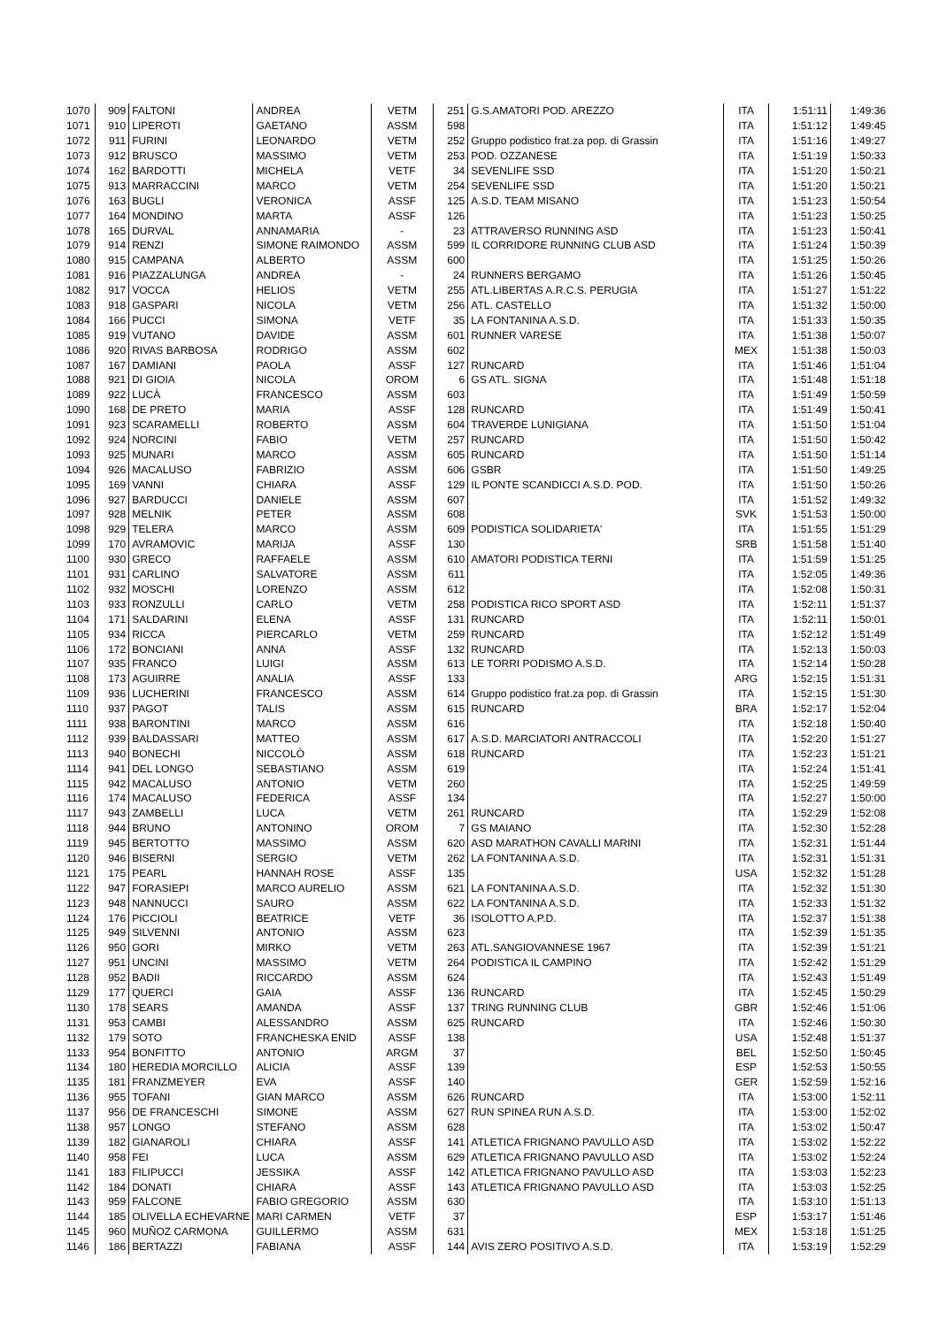| 1070 | 909 | FALTONI | ANDREA | VETM | 251 | G.S.AMATORI POD. AREZZO | ITA | 1:51:11 | 1:49:36 |
| 1071 | 910 | LIPEROTI | GAETANO | ASSM | 598 | | ITA | 1:51:12 | 1:49:45 |
| 1072 | 911 | FURINI | LEONARDO | VETM | 252 | Gruppo podistico frat.za pop. di Grassin | ITA | 1:51:16 | 1:49:27 |
| 1073 | 912 | BRUSCO | MASSIMO | VETM | 253 | POD. OZZANESE | ITA | 1:51:19 | 1:50:33 |
| 1074 | 162 | BARDOTTI | MICHELA | VETF | 34 | SEVENLIFE SSD | ITA | 1:51:20 | 1:50:21 |
| 1075 | 913 | MARRACCINI | MARCO | VETM | 254 | SEVENLIFE SSD | ITA | 1:51:20 | 1:50:21 |
| 1076 | 163 | BUGLI | VERONICA | ASSF | 125 | A.S.D. TEAM MISANO | ITA | 1:51:23 | 1:50:54 |
| 1077 | 164 | MONDINO | MARTA | ASSF | 126 | | ITA | 1:51:23 | 1:50:25 |
| 1078 | 165 | DURVAL | ANNAMARIA | - | 23 | ATTRAVERSO RUNNING ASD | ITA | 1:51:23 | 1:50:41 |
| 1079 | 914 | RENZI | SIMONE RAIMONDO | ASSM | 599 | IL CORRIDORE RUNNING CLUB ASD | ITA | 1:51:24 | 1:50:39 |
| 1080 | 915 | CAMPANA | ALBERTO | ASSM | 600 | | ITA | 1:51:25 | 1:50:26 |
| 1081 | 916 | PIAZZALUNGA | ANDREA | - | 24 | RUNNERS BERGAMO | ITA | 1:51:26 | 1:50:45 |
| 1082 | 917 | VOCCA | HELIOS | VETM | 255 | ATL.LIBERTAS A.R.C.S. PERUGIA | ITA | 1:51:27 | 1:51:22 |
| 1083 | 918 | GASPARI | NICOLA | VETM | 256 | ATL. CASTELLO | ITA | 1:51:32 | 1:50:00 |
| 1084 | 166 | PUCCI | SIMONA | VETF | 35 | LA FONTANINA A.S.D. | ITA | 1:51:33 | 1:50:35 |
| 1085 | 919 | VUTANO | DAVIDE | ASSM | 601 | RUNNER VARESE | ITA | 1:51:38 | 1:50:07 |
| 1086 | 920 | RIVAS BARBOSA | RODRIGO | ASSM | 602 | | MEX | 1:51:38 | 1:50:03 |
| 1087 | 167 | DAMIANI | PAOLA | ASSF | 127 | RUNCARD | ITA | 1:51:46 | 1:51:04 |
| 1088 | 921 | DI GIOIA | NICOLA | OROM | 6 | GS ATL. SIGNA | ITA | 1:51:48 | 1:51:18 |
| 1089 | 922 | LUCÀ | FRANCESCO | ASSM | 603 | | ITA | 1:51:49 | 1:50:59 |
| 1090 | 168 | DE PRETO | MARIA | ASSF | 128 | RUNCARD | ITA | 1:51:49 | 1:50:41 |
| 1091 | 923 | SCARAMELLI | ROBERTO | ASSM | 604 | TRAVERDE LUNIGIANA | ITA | 1:51:50 | 1:51:04 |
| 1092 | 924 | NORCINI | FABIO | VETM | 257 | RUNCARD | ITA | 1:51:50 | 1:50:42 |
| 1093 | 925 | MUNARI | MARCO | ASSM | 605 | RUNCARD | ITA | 1:51:50 | 1:51:14 |
| 1094 | 926 | MACALUSO | FABRIZIO | ASSM | 606 | GSBR | ITA | 1:51:50 | 1:49:25 |
| 1095 | 169 | VANNI | CHIARA | ASSF | 129 | IL PONTE SCANDICCI A.S.D. POD. | ITA | 1:51:50 | 1:50:26 |
| 1096 | 927 | BARDUCCI | DANIELE | ASSM | 607 | | ITA | 1:51:52 | 1:49:32 |
| 1097 | 928 | MELNIK | PETER | ASSM | 608 | | SVK | 1:51:53 | 1:50:00 |
| 1098 | 929 | TELERA | MARCO | ASSM | 609 | PODISTICA SOLIDARIETA' | ITA | 1:51:55 | 1:51:29 |
| 1099 | 170 | AVRAMOVIC | MARIJA | ASSF | 130 | | SRB | 1:51:58 | 1:51:40 |
| 1100 | 930 | GRECO | RAFFAELE | ASSM | 610 | AMATORI PODISTICA TERNI | ITA | 1:51:59 | 1:51:25 |
| 1101 | 931 | CARLINO | SALVATORE | ASSM | 611 | | ITA | 1:52:05 | 1:49:36 |
| 1102 | 932 | MOSCHI | LORENZO | ASSM | 612 | | ITA | 1:52:08 | 1:50:31 |
| 1103 | 933 | RONZULLI | CARLO | VETM | 258 | PODISTICA RICO SPORT ASD | ITA | 1:52:11 | 1:51:37 |
| 1104 | 171 | SALDARINI | ELENA | ASSF | 131 | RUNCARD | ITA | 1:52:11 | 1:50:01 |
| 1105 | 934 | RICCA | PIERCARLO | VETM | 259 | RUNCARD | ITA | 1:52:12 | 1:51:49 |
| 1106 | 172 | BONCIANI | ANNA | ASSF | 132 | RUNCARD | ITA | 1:52:13 | 1:50:03 |
| 1107 | 935 | FRANCO | LUIGI | ASSM | 613 | LE TORRI PODISMO A.S.D. | ITA | 1:52:14 | 1:50:28 |
| 1108 | 173 | AGUIRRE | ANALIA | ASSF | 133 | | ARG | 1:52:15 | 1:51:31 |
| 1109 | 936 | LUCHERINI | FRANCESCO | ASSM | 614 | Gruppo podistico frat.za pop. di Grassin | ITA | 1:52:15 | 1:51:30 |
| 1110 | 937 | PAGOT | TALIS | ASSM | 615 | RUNCARD | BRA | 1:52:17 | 1:52:04 |
| 1111 | 938 | BARONTINI | MARCO | ASSM | 616 | | ITA | 1:52:18 | 1:50:40 |
| 1112 | 939 | BALDASSARI | MATTEO | ASSM | 617 | A.S.D. MARCIATORI ANTRACCOLI | ITA | 1:52:20 | 1:51:27 |
| 1113 | 940 | BONECHI | NICCOLÒ | ASSM | 618 | RUNCARD | ITA | 1:52:23 | 1:51:21 |
| 1114 | 941 | DEL LONGO | SEBASTIANO | ASSM | 619 | | ITA | 1:52:24 | 1:51:41 |
| 1115 | 942 | MACALUSO | ANTONIO | VETM | 260 | | ITA | 1:52:25 | 1:49:59 |
| 1116 | 174 | MACALUSO | FEDERICA | ASSF | 134 | | ITA | 1:52:27 | 1:50:00 |
| 1117 | 943 | ZAMBELLI | LUCA | VETM | 261 | RUNCARD | ITA | 1:52:29 | 1:52:08 |
| 1118 | 944 | BRUNO | ANTONINO | OROM | 7 | GS MAIANO | ITA | 1:52:30 | 1:52:28 |
| 1119 | 945 | BERTOTTO | MASSIMO | ASSM | 620 | ASD MARATHON CAVALLI MARINI | ITA | 1:52:31 | 1:51:44 |
| 1120 | 946 | BISERNI | SERGIO | VETM | 262 | LA FONTANINA A.S.D. | ITA | 1:52:31 | 1:51:31 |
| 1121 | 175 | PEARL | HANNAH ROSE | ASSF | 135 | | USA | 1:52:32 | 1:51:28 |
| 1122 | 947 | FORASIEPI | MARCO AURELIO | ASSM | 621 | LA FONTANINA A.S.D. | ITA | 1:52:32 | 1:51:30 |
| 1123 | 948 | NANNUCCI | SAURO | ASSM | 622 | LA FONTANINA A.S.D. | ITA | 1:52:33 | 1:51:32 |
| 1124 | 176 | PICCIOLI | BEATRICE | VETF | 36 | ISOLOTTO A.P.D. | ITA | 1:52:37 | 1:51:38 |
| 1125 | 949 | SILVENNI | ANTONIO | ASSM | 623 | | ITA | 1:52:39 | 1:51:35 |
| 1126 | 950 | GORI | MIRKO | VETM | 263 | ATL.SANGIOVANNESE 1967 | ITA | 1:52:39 | 1:51:21 |
| 1127 | 951 | UNCINI | MASSIMO | VETM | 264 | PODISTICA IL CAMPINO | ITA | 1:52:42 | 1:51:29 |
| 1128 | 952 | BADII | RICCARDO | ASSM | 624 | | ITA | 1:52:43 | 1:51:49 |
| 1129 | 177 | QUERCI | GAIA | ASSF | 136 | RUNCARD | ITA | 1:52:45 | 1:50:29 |
| 1130 | 178 | SEARS | AMANDA | ASSF | 137 | TRING RUNNING CLUB | GBR | 1:52:46 | 1:51:06 |
| 1131 | 953 | CAMBI | ALESSANDRO | ASSM | 625 | RUNCARD | ITA | 1:52:46 | 1:50:30 |
| 1132 | 179 | SOTO | FRANCHESKA ENID | ASSF | 138 | | USA | 1:52:48 | 1:51:37 |
| 1133 | 954 | BONFITTO | ANTONIO | ARGM | 37 | | BEL | 1:52:50 | 1:50:45 |
| 1134 | 180 | HEREDIA MORCILLO | ALICIA | ASSF | 139 | | ESP | 1:52:53 | 1:50:55 |
| 1135 | 181 | FRANZMEYER | EVA | ASSF | 140 | | GER | 1:52:59 | 1:52:16 |
| 1136 | 955 | TOFANI | GIAN MARCO | ASSM | 626 | RUNCARD | ITA | 1:53:00 | 1:52:11 |
| 1137 | 956 | DE FRANCESCHI | SIMONE | ASSM | 627 | RUN SPINEA RUN A.S.D. | ITA | 1:53:00 | 1:52:02 |
| 1138 | 957 | LONGO | STEFANO | ASSM | 628 | | ITA | 1:53:02 | 1:50:47 |
| 1139 | 182 | GIANAROLI | CHIARA | ASSF | 141 | ATLETICA FRIGNANO PAVULLO ASD | ITA | 1:53:02 | 1:52:22 |
| 1140 | 958 | FEI | LUCA | ASSM | 629 | ATLETICA FRIGNANO PAVULLO ASD | ITA | 1:53:02 | 1:52:24 |
| 1141 | 183 | FILIPUCCI | JESSIKA | ASSF | 142 | ATLETICA FRIGNANO PAVULLO ASD | ITA | 1:53:03 | 1:52:23 |
| 1142 | 184 | DONATI | CHIARA | ASSF | 143 | ATLETICA FRIGNANO PAVULLO ASD | ITA | 1:53:03 | 1:52:25 |
| 1143 | 959 | FALCONE | FABIO GREGORIO | ASSM | 630 | | ITA | 1:53:10 | 1:51:13 |
| 1144 | 185 | OLIVELLA ECHEVARNE | MARI CARMEN | VETF | 37 | | ESP | 1:53:17 | 1:51:46 |
| 1145 | 960 | MUÑOZ CARMONA | GUILLERMO | ASSM | 631 | | MEX | 1:53:18 | 1:51:25 |
| 1146 | 186 | BERTAZZI | FABIANA | ASSF | 144 | AVIS ZERO POSITIVO A.S.D. | ITA | 1:53:19 | 1:52:29 |